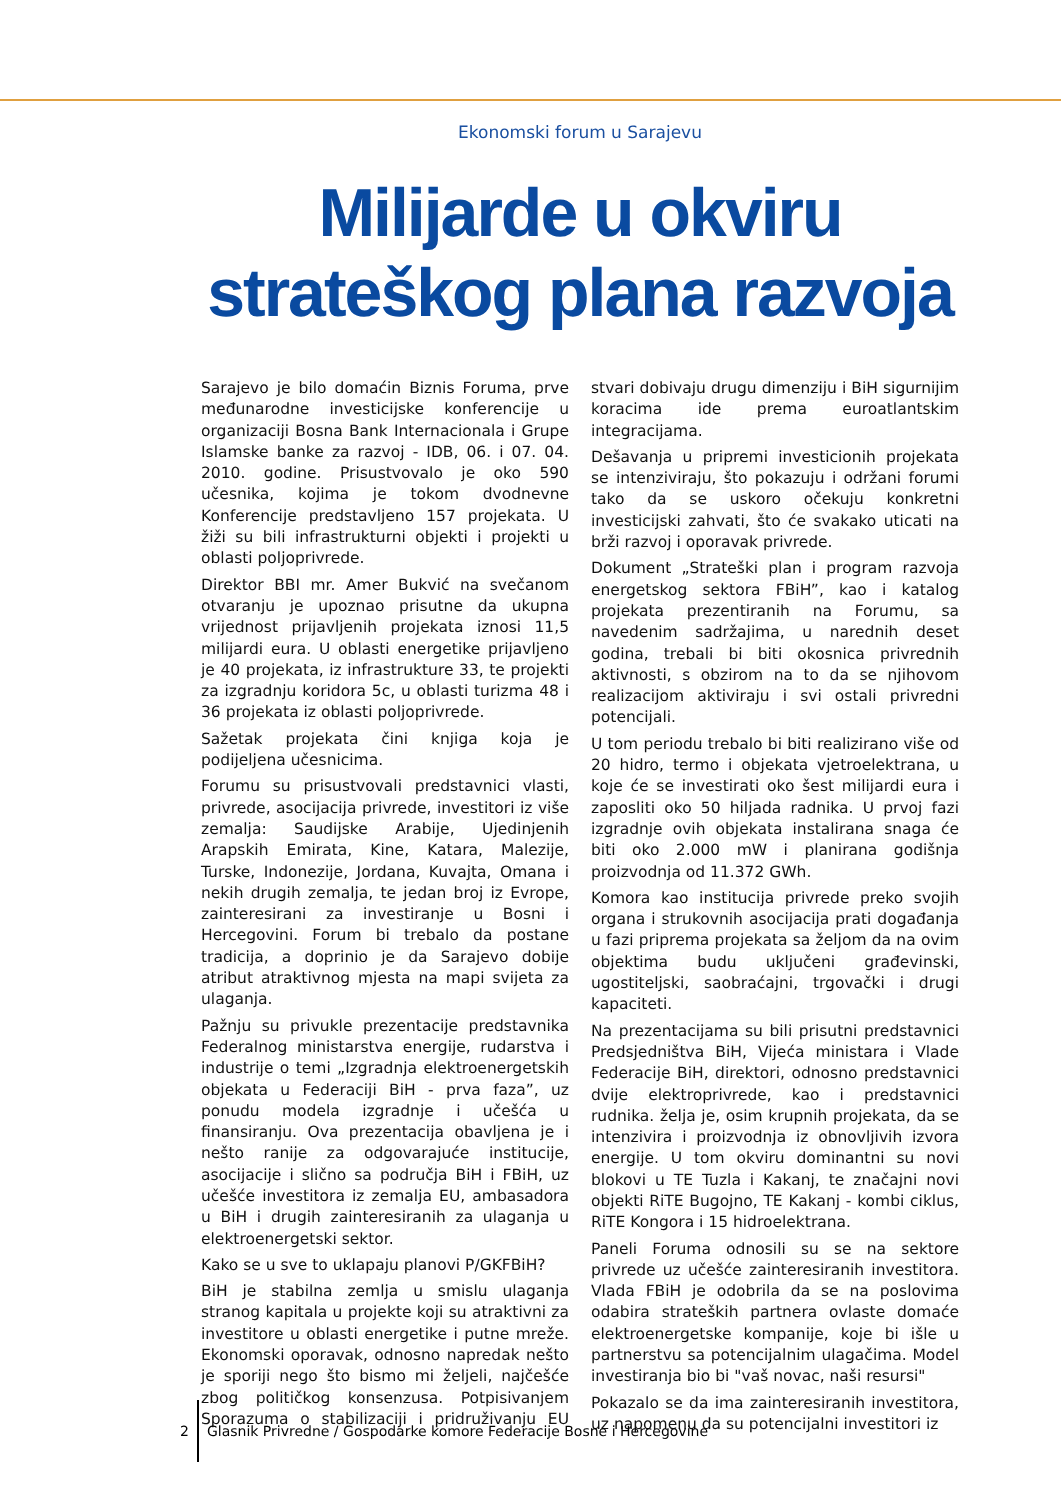Ekonomski forum u Sarajevu
Milijarde u okviru strateškog plana razvoja
Sarajevo je bilo domaćin Biznis Foruma, prve međunarodne investicijske konferencije u organizaciji Bosna Bank Internacionala i Grupe Islamske banke za razvoj - IDB, 06. i 07. 04. 2010. godine. Prisustvovalo je oko 590 učesnika, kojima je tokom dvodnevne Konferencije predstavljeno 157 projekata. U žiži su bili infrastrukturni objekti i projekti u oblasti poljoprivrede.
Direktor BBI mr. Amer Bukvić na svečanom otvaranju je upoznao prisutne da ukupna vrijednost prijavljenih projekata iznosi 11,5 milijardi eura. U oblasti energetike prijavljeno je 40 projekata, iz infrastrukture 33, te projekti za izgradnju koridora 5c, u oblasti turizma 48 i 36 projekata iz oblasti poljoprivrede.
Sažetak projekata čini knjiga koja je podijeljena učesnicima.
Forumu su prisustvovali predstavnici vlasti, privrede, asocijacija privrede, investitori iz više zemalja: Saudijske Arabije, Ujedinjenih Arapskih Emirata, Kine, Katara, Malezije, Turske, Indonezije, Jordana, Kuvajta, Omana i nekih drugih zemalja, te jedan broj iz Evrope, zainteresirani za investiranje u Bosni i Hercegovini. Forum bi trebalo da postane tradicija, a doprinio je da Sarajevo dobije atribut atraktivnog mjesta na mapi svijeta za ulaganja.
Pažnju su privukle prezentacije predstavnika Federalnog ministarstva energije, rudarstva i industrije o temi „Izgradnja elektroenergetskih objekata u Federaciji BiH - prva faza”, uz ponudu modela izgradnje i učešća u finansiranju. Ova prezentacija obavljena je i nešto ranije za odgovarajuće institucije, asocijacije i slično sa područja BiH i FBiH, uz učešće investitora iz zemalja EU, ambasadora u BiH i drugih zainteresiranih za ulaganja u elektroenergetski sektor.
Kako se u sve to uklapaju planovi P/GKFBiH?
BiH je stabilna zemlja u smislu ulaganja stranog kapitala u projekte koji su atraktivni za investitore u oblasti energetike i putne mreže. Ekonomski oporavak, odnosno napredak nešto je sporiji nego što bismo mi željeli, najčešće zbog političkog konsenzusa. Potpisivanjem Sporazuma o stabilizaciji i pridruživanju EU stvari dobivaju drugu dimenziju i BiH sigurnijim koracima ide prema euroatlantskim integracijama.
Dešavanja u pripremi investicionih projekata se intenziviraju, što pokazuju i održani forumi tako da se uskoro očekuju konkretni investicijski zahvati, što će svakako uticati na brži razvoj i oporavak privrede.
Dokument „Strateški plan i program razvoja energetskog sektora FBiH”, kao i katalog projekata prezentiranih na Forumu, sa navedenim sadržajima, u narednih deset godina, trebali bi biti okosnica privrednih aktivnosti, s obzirom na to da se njihovom realizacijom aktiviraju i svi ostali privredni potencijali.
U tom periodu trebalo bi biti realizirano više od 20 hidro, termo i objekata vjetroelektrana, u koje će se investirati oko šest milijardi eura i zaposliti oko 50 hiljada radnika. U prvoj fazi izgradnje ovih objekata instalirana snaga će biti oko 2.000 mW i planirana godišnja proizvodnja od 11.372 GWh.
Komora kao institucija privrede preko svojih organa i strukovnih asocijacija prati događanja u fazi priprema projekata sa željom da na ovim objektima budu uključeni građevinski, ugostiteljski, saobraćajni, trgovački i drugi kapaciteti.
Na prezentacijama su bili prisutni predstavnici Predsjedništva BiH, Vijeća ministara i Vlade Federacije BiH, direktori, odnosno predstavnici dvije elektroprivrede, kao i predstavnici rudnika. želja je, osim krupnih projekata, da se intenzivira i proizvodnja iz obnovljivih izvora energije. U tom okviru dominantni su novi blokovi u TE Tuzla i Kakanj, te značajni novi objekti RiTE Bugojno, TE Kakanj - kombi ciklus, RiTE Kongora i 15 hidroelektrana.
Paneli Foruma odnosili su se na sektore privrede uz učešće zainteresiranih investitora. Vlada FBiH je odobrila da se na poslovima odabira strateških partnera ovlaste domaće elektroenergetske kompanije, koje bi išle u partnerstvu sa potencijalnim ulagačima. Model investiranja bio bi "vaš novac, naši resursi"
Pokazalo se da ima zainteresiranih investitora, uz napomenu da su potencijalni investitori iz
2 Glasnik Privredne / Gospodarke komore Federacije Bosne i Hercegovine